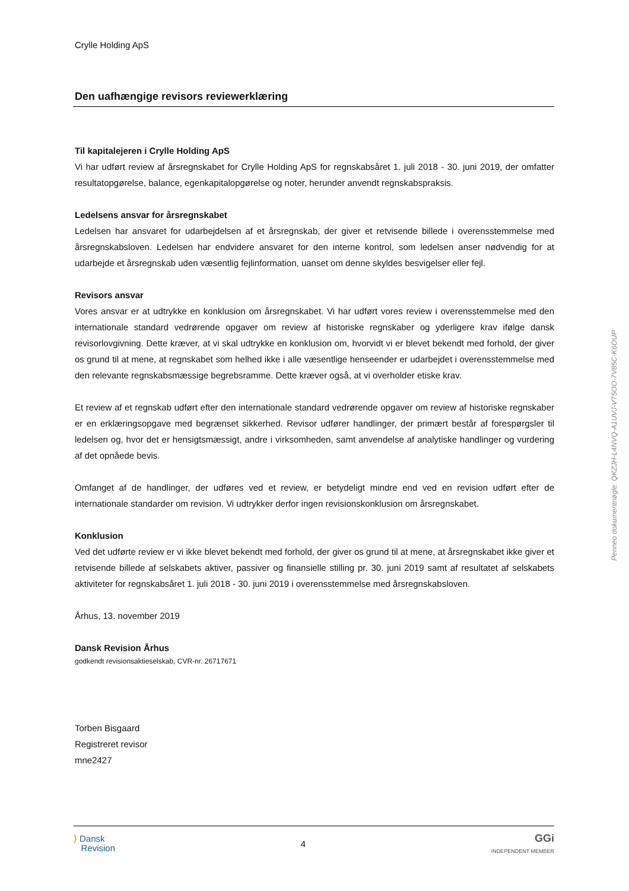Crylle Holding ApS
Den uafhængige revisors reviewerklæring
Til kapitalejeren i Crylle Holding ApS
Vi har udført review af årsregnskabet for Crylle Holding ApS for regnskabsåret 1. juli 2018 - 30. juni 2019, der omfatter resultatopgørelse, balance, egenkapitalopgørelse og noter, herunder anvendt regnskabspraksis.
Ledelsens ansvar for årsregnskabet
Ledelsen har ansvaret for udarbejdelsen af et årsregnskab, der giver et retvisende billede i overensstemmelse med årsregnskabsloven. Ledelsen har endvidere ansvaret for den interne kontrol, som ledelsen anser nødvendig for at udarbejde et årsregnskab uden væsentlig fejlinformation, uanset om denne skyldes besvigelser eller fejl.
Revisors ansvar
Vores ansvar er at udtrykke en konklusion om årsregnskabet. Vi har udført vores review i overensstemmelse med den internationale standard vedrørende opgaver om review af historiske regnskaber og yderligere krav ifølge dansk revisorlovgivning. Dette kræver, at vi skal udtrykke en konklusion om, hvorvidt vi er blevet bekendt med forhold, der giver os grund til at mene, at regnskabet som helhed ikke i alle væsentlige henseender er udarbejdet i overensstemmelse med den relevante regnskabsmæssige begrebsramme. Dette kræver også, at vi overholder etiske krav.
Et review af et regnskab udført efter den internationale standard vedrørende opgaver om review af historiske regnskaber er en erklæringsopgave med begrænset sikkerhed. Revisor udfører handlinger, der primært består af forespørgsler til ledelsen og, hvor det er hensigtsmæssigt, andre i virksomheden, samt anvendelse af analytiske handlinger og vurdering af det opnåede bevis.
Omfanget af de handlinger, der udføres ved et review, er betydeligt mindre end ved en revision udført efter de internationale standarder om revision. Vi udtrykker derfor ingen revisionskonklusion om årsregnskabet.
Konklusion
Ved det udførte review er vi ikke blevet bekendt med forhold, der giver os grund til at mene, at årsregnskabet ikke giver et retvisende billede af selskabets aktiver, passiver og finansielle stilling pr. 30. juni 2019 samt af resultatet af selskabets aktiviteter for regnskabsåret 1. juli 2018 - 30. juni 2019 i overensstemmelse med årsregnskabsloven.
Århus, 13. november 2019
Dansk Revision Århus
godkendt revisionsaktieselskab, CVR-nr. 26717671
Torben Bisgaard
Registreret revisor
mne2427
Penneo dokumentnøgle: QKZJH-L4NVQ-A1UVJ-VT5OO-7V85C-K6OUP
⟩ Dansk
Revision
4
GGi
INDEPENDENT MEMBER